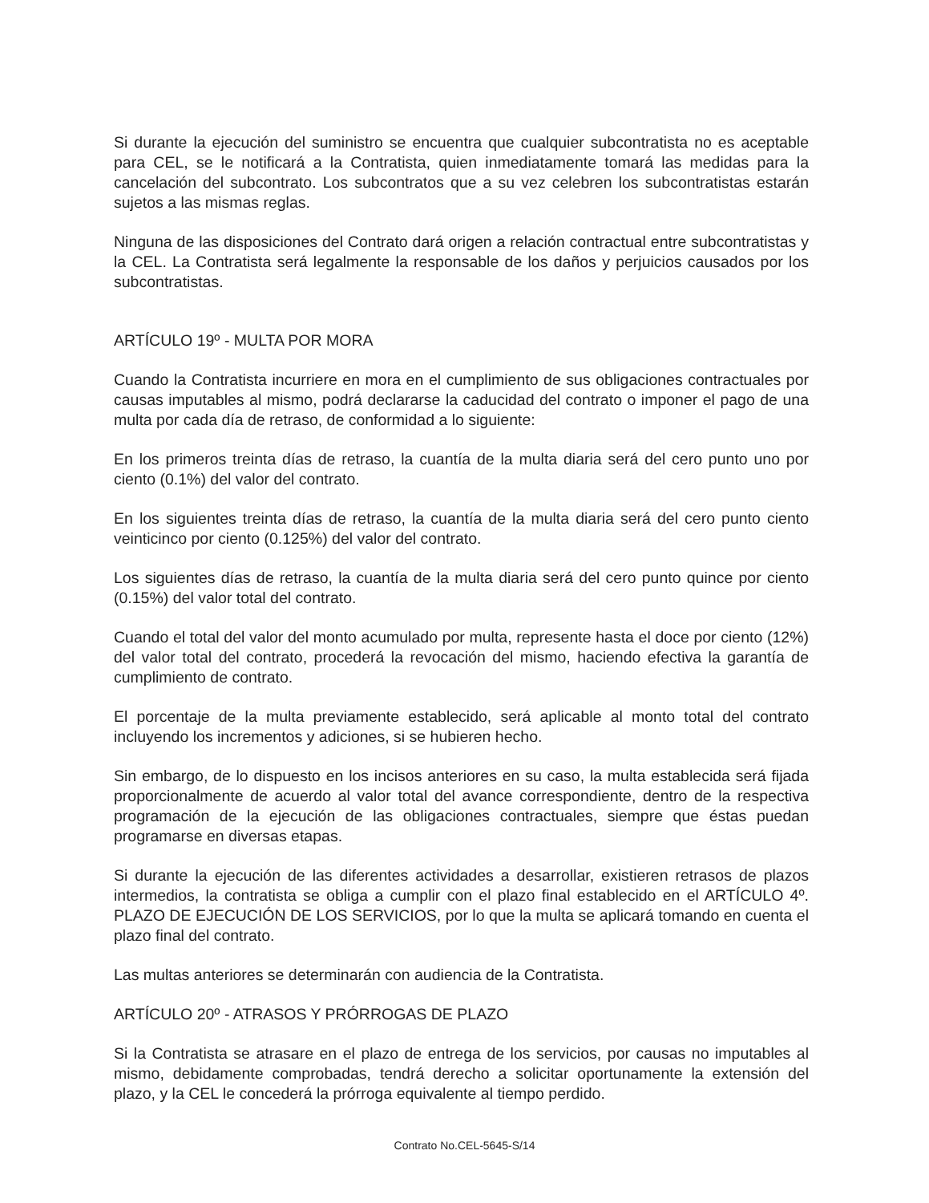Si durante la ejecución del suministro se encuentra que cualquier subcontratista no es aceptable para CEL, se le notificará a la Contratista, quien inmediatamente tomará las medidas para la cancelación del subcontrato. Los subcontratos que a su vez celebren los subcontratistas estarán sujetos a las mismas reglas.
Ninguna de las disposiciones del Contrato dará origen a relación contractual entre subcontratistas y la CEL. La Contratista será legalmente la responsable de los daños y perjuicios causados por los subcontratistas.
ARTÍCULO 19º - MULTA POR MORA
Cuando la Contratista incurriere en mora en el cumplimiento de sus obligaciones contractuales por causas imputables al mismo, podrá declararse la caducidad del contrato o imponer el pago de una multa por cada día de retraso, de conformidad a lo siguiente:
En los primeros treinta días de retraso, la cuantía de la multa diaria será del cero punto uno por ciento (0.1%) del valor del contrato.
En los siguientes treinta días de retraso, la cuantía de la multa diaria será del cero punto ciento veinticinco por ciento (0.125%) del valor del contrato.
Los siguientes días de retraso, la cuantía de la multa diaria será del cero punto quince por ciento (0.15%) del valor total del contrato.
Cuando el total del valor del monto acumulado por multa, represente hasta el doce por ciento (12%) del valor total del contrato, procederá la revocación del mismo, haciendo efectiva la garantía de cumplimiento de contrato.
El porcentaje de la multa previamente establecido, será aplicable al monto total del contrato incluyendo los incrementos y adiciones, si se hubieren hecho.
Sin embargo, de lo dispuesto en los incisos anteriores en su caso, la multa establecida será fijada proporcionalmente de acuerdo al valor total del avance correspondiente, dentro de la respectiva programación de la ejecución de las obligaciones contractuales, siempre que éstas puedan programarse en diversas etapas.
Si durante la ejecución de las diferentes actividades a desarrollar, existieren retrasos de plazos intermedios, la contratista se obliga a cumplir con el plazo final establecido en el ARTÍCULO 4º. PLAZO DE EJECUCIÓN DE LOS SERVICIOS, por lo que la multa se aplicará tomando en cuenta el plazo final del contrato.
Las multas anteriores se determinarán con audiencia de la Contratista.
ARTÍCULO 20º - ATRASOS Y PRÓRROGAS DE PLAZO
Si la Contratista se atrasare en el plazo de entrega de los servicios, por causas no imputables al mismo, debidamente comprobadas, tendrá derecho a solicitar oportunamente la extensión del plazo, y la CEL le concederá la prórroga equivalente al tiempo perdido.
Contrato No.CEL-5645-S/14